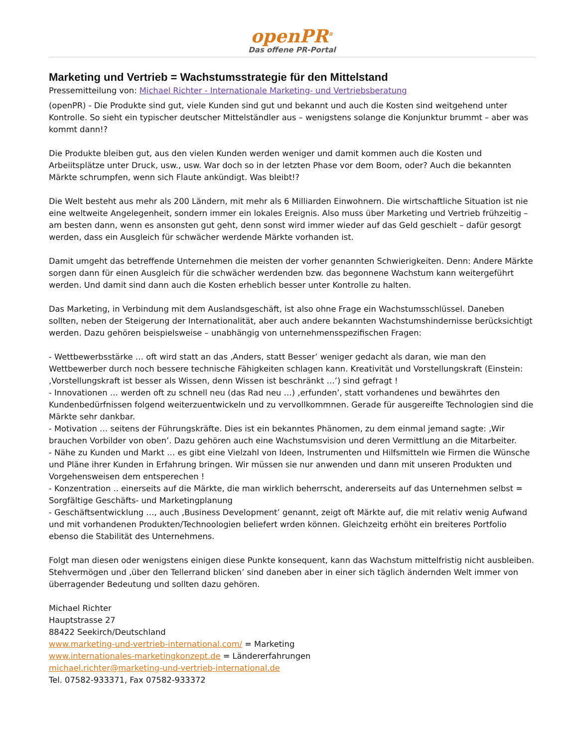openPR<sup>®</sup>
Das offene PR-Portal
Marketing und Vertrieb = Wachstumsstrategie für den Mittelstand
Pressemitteilung von: Michael Richter - Internationale Marketing- und Vertriebsberatung
(openPR) - Die Produkte sind gut, viele Kunden sind gut und bekannt und auch die Kosten sind weitgehend unter Kontrolle. So sieht ein typischer deutscher Mittelständler aus – wenigstens solange die Konjunktur brummt – aber was kommt dann!?
Die Produkte bleiben gut, aus den vielen Kunden werden weniger und damit kommen auch die Kosten und Arbeiitsplätze unter Druck, usw., usw. War doch so in der letzten Phase vor dem Boom, oder? Auch die bekannten Märkte schrumpfen, wenn sich Flaute ankündigt. Was bleibt!?
Die Welt besteht aus mehr als 200 Ländern, mit mehr als 6 Milliarden Einwohnern. Die wirtschaftliche Situation ist nie eine weltweite Angelegenheit, sondern immer ein lokales Ereignis. Also muss über Marketing und Vertrieb frühzeitig – am besten dann, wenn es ansonsten gut geht, denn sonst wird immer wieder auf das Geld geschielt – dafür gesorgt werden, dass ein Ausgleich für schwächer werdende Märkte vorhanden ist.
Damit umgeht das betreffende Unternehmen die meisten der vorher genannten Schwierigkeiten. Denn: Andere Märkte sorgen dann für einen Ausgleich für die schwächer werdenden bzw. das begonnene Wachstum kann weitergeführt werden. Und damit sind dann auch die Kosten erheblich besser unter Kontrolle zu halten.
Das Marketing, in Verbindung mit dem Auslandsgeschäft, ist also ohne Frage ein Wachstumsschlüssel. Daneben sollten, neben der Steigerung der Internationalität, aber auch andere bekannten Wachstumshindernisse berücksichtigt werden. Dazu gehören beispielsweise – unabhängig von unternehmensspezifischen Fragen:
- Wettbewerbsstärke … oft wird statt an das ‚Anders, statt Besser’ weniger gedacht als daran, wie man den Wettbewerber durch noch bessere technische Fähigkeiten schlagen kann. Kreativität und Vorstellungskraft (Einstein: ‚Vorstellungskraft ist besser als Wissen, denn Wissen ist beschränkt …’) sind gefragt !
- Innovationen … werden oft zu schnell neu (das Rad neu …) ‚erfunden’, statt vorhandenes und bewährtes den Kundenbedürfnissen folgend weiterzuentwickeln und zu vervollkommnen. Gerade für ausgereifte Technologien sind die Märkte sehr dankbar.
- Motivation … seitens der Führungskräfte. Dies ist ein bekanntes Phänomen, zu dem einmal jemand sagte: ‚Wir brauchen Vorbilder von oben’. Dazu gehören auch eine Wachstumsvision und deren Vermittlung an die Mitarbeiter.
- Nähe zu Kunden und Markt … es gibt eine Vielzahl von Ideen, Instrumenten und Hilfsmitteln wie Firmen die Wünsche und Pläne ihrer Kunden in Erfahrung bringen. Wir müssen sie nur anwenden und dann mit unseren Produkten und Vorgehensweisen dem entsperechen !
- Konzentration .. einerseits auf die Märkte, die man wirklich beherrscht, andererseits auf das Unternehmen selbst = Sorgfältige Geschäfts- und Marketingplanung
- Geschäftsentwicklung …, auch ‚Business Development’ genannt, zeigt oft Märkte auf, die mit relativ wenig Aufwand und mit vorhandenen Produkten/Technoologien beliefert wrden können. Gleichzeitg erhöht ein breiteres Portfolio ebenso die Stabilität des Unternehmens.
Folgt man diesen oder wenigstens einigen diese Punkte konsequent, kann das Wachstum mittelfristig nicht ausbleiben. Stehvermögen und ‚über den Tellerrand blicken’ sind daneben aber in einer sich täglich ändernden Welt immer von überragender Bedeutung und sollten dazu gehören.
Michael Richter
Hauptstrasse 27
88422 Seekirch/Deutschland
www.marketing-und-vertrieb-international.com/ = Marketing
www.internationales-marketingkonzept.de = Ländererfahrungen
michael.richter@marketing-und-vertrieb-international.de
Tel. 07582-933371, Fax 07582-933372